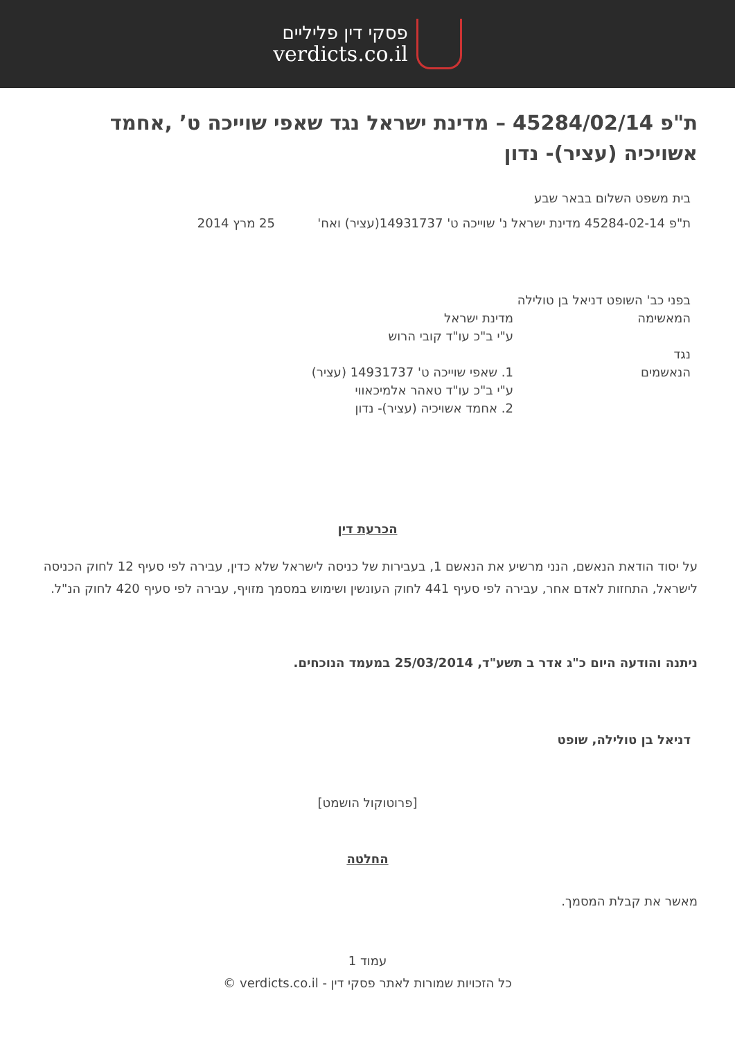פסקי דין פליליים
verdicts.co.il
ת"פ 45284/02/14 – מדינת ישראל נגד שאפי שוייכה ט’ ,אחמד אשויכיה (עציר)- נדון
בית משפט השלום בבאר שבע
ת"פ 45284-02-14 מדינת ישראל נ' שוייכה ט' 14931737(עציר) ואח'
25 מרץ 2014
בפני כב' השופט דניאל בן טולילה
המאשימה מדינת ישראל
ע"י ב"כ עו"ד קובי הרוש
נגד
הנאשמים 1. שאפי שוייכה ט' 14931737 (עציר)
ע"י ב"כ עו"ד טאהר אלמיכאווי
2. אחמד אשויכיה (עציר)- נדון
הכרעת דין
על יסוד הודאת הנאשם, הנני מרשיע את הנאשם 1, בעבירות של כניסה לישראל שלא כדין, עבירה לפי סעיף 12 לחוק הכניסה לישראל, התחזות לאדם אחר, עבירה לפי סעיף 441 לחוק העונשין ושימוש במסמך מזויף, עבירה לפי סעיף 420 לחוק הנ"ל.
ניתנה והודעה היום כ"ג אדר ב תשע"ד, 25/03/2014 במעמד הנוכחים.
דניאל בן טולילה, שופט
[פרוטוקול הושמט]
החלטה
מאשר את קבלת המסמך.
עמוד 1
כל הזכויות שמורות לאתר פסקי דין - verdicts.co.il ©